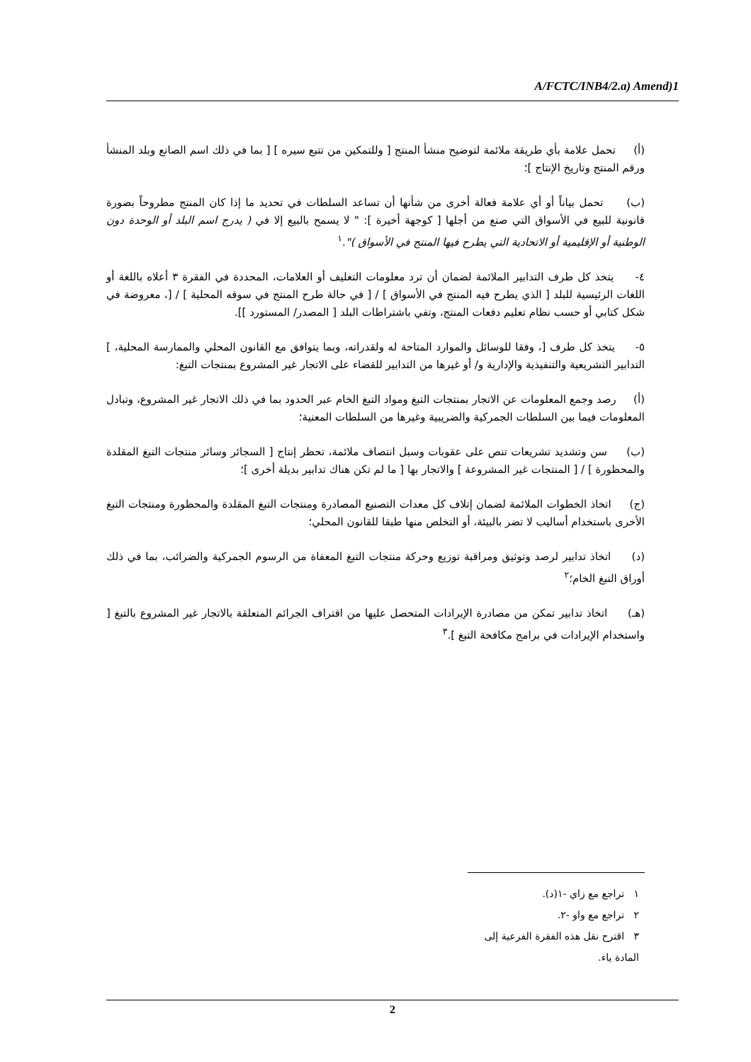A/FCTC/INB4/2.a) Amend)1
(أ) تحمل علامة بأي طريقة ملائمة لتوضيح منشأ المنتج [ وللتمكين من تتبع سيره ] [ بما في ذلك اسم الصانع وبلد المنشأ ورقم المنتج وتاريخ الإنتاج ]؛
(ب) تحمل بياناً أو أي علامة فعالة أخرى من شأنها أن تساعد السلطات في تحديد ما إذا كان المنتج مطروحاً بصورة قانونية للبيع في الأسواق التي صنع من أجلها [ كوجهة أخيرة ]: " لا يسمح بالبيع إلا في ( يدرج اسم البلد أو الوحدة دون الوطنية أو الإقليمية أو الاتحادية التي يطرح فيها المنتج في الأسواق )".<sup>١</sup>
٤- يتخذ كل طرف التدابير الملائمة لضمان أن ترد معلومات التغليف أو العلامات، المحددة في الفقرة ٣ أعلاه باللغة أو اللغات الرئيسية للبلد [ الذي يطرح فيه المنتج في الأسواق ] / [ في حالة طرح المنتج في سوقه المحلية ] / [، معروضة في شكل كتابي أو حسب نظام تعليم دفعات المنتج، وتفي باشتراطات البلد [ المصدر/ المستورد ]].
٥- يتخذ كل طرف [، وفقا للوسائل والموارد المتاحة له ولقدراته، وبما يتوافق مع القانون المحلي والممارسة المحلية، ] التدابير التشريعية والتنفيذية والإدارية و/ أو غيرها من التدابير للقضاء على الاتجار غير المشروع بمنتجات التبغ:
(أ) رصد وجمع المعلومات عن الاتجار بمنتجات التبغ ومواد التبغ الخام عبر الحدود بما في ذلك الاتجار غير المشروع، وتبادل المعلومات فيما بين السلطات الجمركية والضريبية وغيرها من السلطات المعنية؛
(ب) سن وتشديد تشريعات تنص على عقوبات وسبل انتصاف ملائمة، تحظر إنتاج [ السجائر وسائر منتجات التبغ المقلدة والمحظورة ] / [ المنتجات غير المشروعة ] والاتجار بها [ ما لم تكن هناك تدابير بديلة أخرى ]؛
(ج) اتخاذ الخطوات الملائمة لضمان إتلاف كل معدات التصنيع المصادرة ومنتجات التبغ المقلدة والمحظورة ومنتجات التبغ الأخرى باستخدام أساليب لا تضر بالبيئة، أو التخلص منها طبقا للقانون المحلي؛
(د) اتخاذ تدابير لرصد وتوثيق ومراقبة توزيع وحركة منتجات التبغ المعفاة من الرسوم الجمركية والضرائب، بما في ذلك أوراق التبغ الخام؛<sup>٢</sup>
(هـ) اتخاذ تدابير تمكن من مصادرة الإيرادات المتحصل عليها من اقتراف الجرائم المتعلقة بالاتجار غير المشروع بالتبغ [ واستخدام الإيرادات في برامج مكافحة التبغ ].<sup>٣</sup>
١ تراجع مع زاي -١(د).
٢ تراجع مع واو -٢.
٣ اقترح نقل هذه الفقرة الفرعية إلى المادة ياء.
2